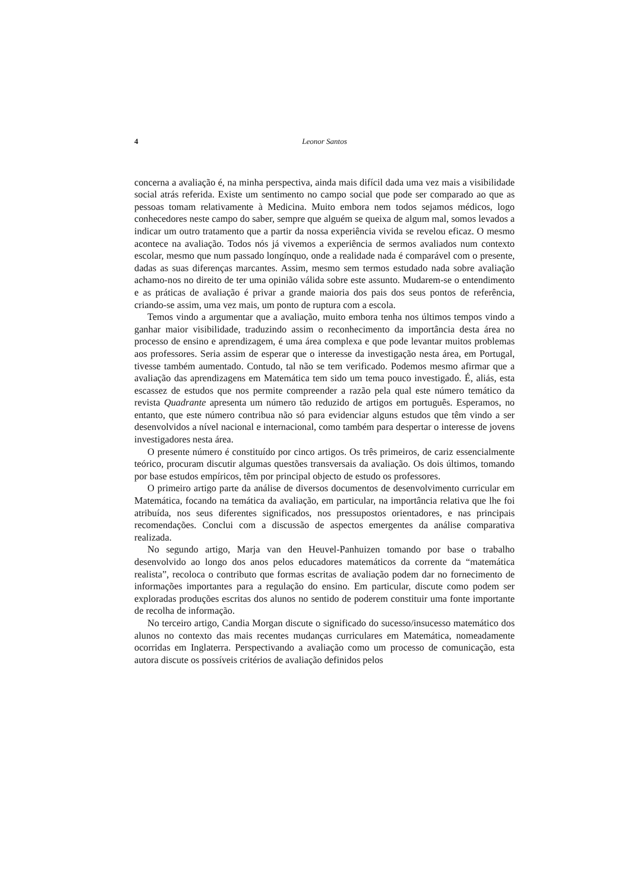4 Leonor Santos
concerna a avaliação é, na minha perspectiva, ainda mais difícil dada uma vez mais a visibilidade social atrás referida. Existe um sentimento no campo social que pode ser comparado ao que as pessoas tomam relativamente à Medicina. Muito embora nem todos sejamos médicos, logo conhecedores neste campo do saber, sempre que alguém se queixa de algum mal, somos levados a indicar um outro tratamento que a partir da nossa experiência vivida se revelou eficaz. O mesmo acontece na avaliação. Todos nós já vivemos a experiência de sermos avaliados num contexto escolar, mesmo que num passado longínquo, onde a realidade nada é comparável com o presente, dadas as suas diferenças marcantes. Assim, mesmo sem termos estudado nada sobre avaliação achamo-nos no direito de ter uma opinião válida sobre este assunto. Mudarem-se o entendimento e as práticas de avaliação é privar a grande maioria dos pais dos seus pontos de referência, criando-se assim, uma vez mais, um ponto de ruptura com a escola.
Temos vindo a argumentar que a avaliação, muito embora tenha nos últimos tempos vindo a ganhar maior visibilidade, traduzindo assim o reconhecimento da importância desta área no processo de ensino e aprendizagem, é uma área complexa e que pode levantar muitos problemas aos professores. Seria assim de esperar que o interesse da investigação nesta área, em Portugal, tivesse também aumentado. Contudo, tal não se tem verificado. Podemos mesmo afirmar que a avaliação das aprendizagens em Matemática tem sido um tema pouco investigado. É, aliás, esta escassez de estudos que nos permite compreender a razão pela qual este número temático da revista Quadrante apresenta um número tão reduzido de artigos em português. Esperamos, no entanto, que este número contribua não só para evidenciar alguns estudos que têm vindo a ser desenvolvidos a nível nacional e internacional, como também para despertar o interesse de jovens investigadores nesta área.
O presente número é constituído por cinco artigos. Os três primeiros, de cariz essencialmente teórico, procuram discutir algumas questões transversais da avaliação. Os dois últimos, tomando por base estudos empíricos, têm por principal objecto de estudo os professores.
O primeiro artigo parte da análise de diversos documentos de desenvolvimento curricular em Matemática, focando na temática da avaliação, em particular, na importância relativa que lhe foi atribuída, nos seus diferentes significados, nos pressupostos orientadores, e nas principais recomendações. Conclui com a discussão de aspectos emergentes da análise comparativa realizada.
No segundo artigo, Marja van den Heuvel-Panhuizen tomando por base o trabalho desenvolvido ao longo dos anos pelos educadores matemáticos da corrente da “matemática realista”, recoloca o contributo que formas escritas de avaliação podem dar no fornecimento de informações importantes para a regulação do ensino. Em particular, discute como podem ser exploradas produções escritas dos alunos no sentido de poderem constituir uma fonte importante de recolha de informação.
No terceiro artigo, Candia Morgan discute o significado do sucesso/insucesso matemático dos alunos no contexto das mais recentes mudanças curriculares em Matemática, nomeadamente ocorridas em Inglaterra. Perspectivando a avaliação como um processo de comunicação, esta autora discute os possíveis critérios de avaliação definidos pelos